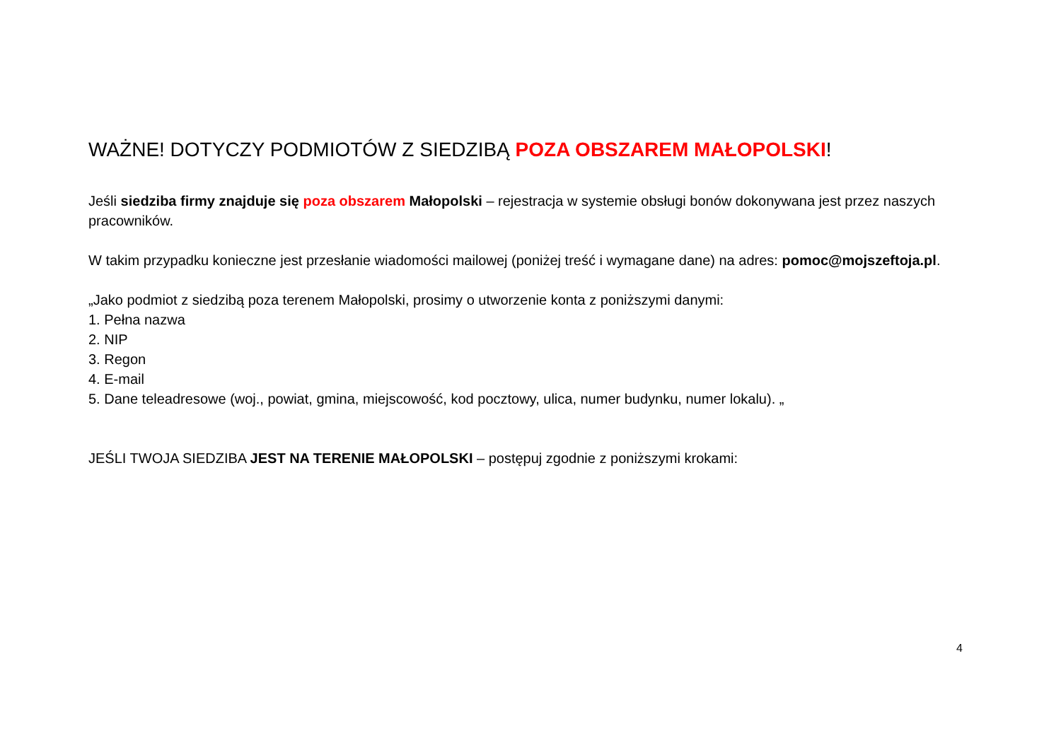WAŻNE! DOTYCZY PODMIOTÓW Z SIEDZIBĄ POZA OBSZAREM MAŁOPOLSKI!
Jeśli siedziba firmy znajduje się poza obszarem Małopolski – rejestracja w systemie obsługi bonów dokonywana jest przez naszych pracowników.
W takim przypadku konieczne jest przesłanie wiadomości mailowej (poniżej treść i wymagane dane) na adres: pomoc@mojszeftoja.pl.
„Jako podmiot z siedzibą poza terenem Małopolski, prosimy o utworzenie konta z poniższymi danymi:
1. Pełna nazwa
2. NIP
3. Regon
4. E-mail
5. Dane teleadresowe (woj., powiat, gmina, miejscowość, kod pocztowy, ulica, numer budynku, numer lokalu). „
JEŚLI TWOJA SIEDZIBA JEST NA TERENIE MAŁOPOLSKI – postępuj zgodnie z poniższymi krokami:
4